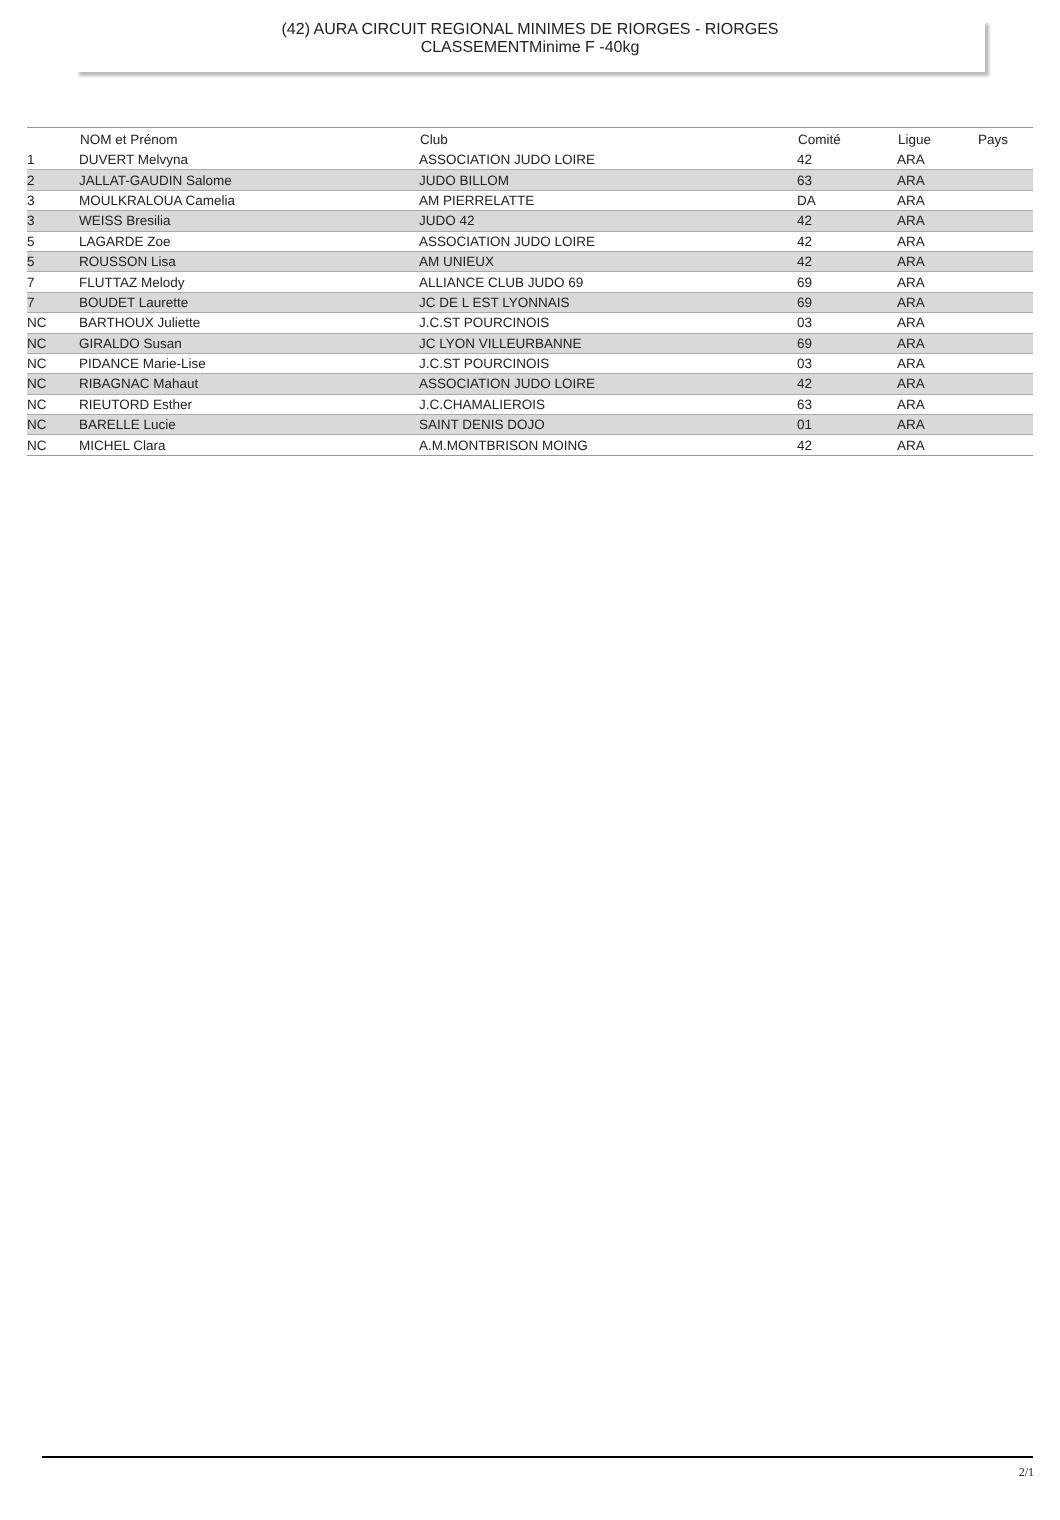(42) AURA CIRCUIT REGIONAL MINIMES DE RIORGES - RIORGES
CLASSEMENTMinime F -40kg
| | NOM et Prénom | Club | Comité | Ligue | Pays |
| --- | --- | --- | --- | --- | --- |
| 1 | DUVERT Melvyna | ASSOCIATION JUDO LOIRE | 42 | ARA | |
| 2 | JALLAT-GAUDIN Salome | JUDO BILLOM | 63 | ARA | |
| 3 | MOULKRALOUA Camelia | AM PIERRELATTE | DA | ARA | |
| 3 | WEISS Bresilia | JUDO 42 | 42 | ARA | |
| 5 | LAGARDE Zoe | ASSOCIATION JUDO LOIRE | 42 | ARA | |
| 5 | ROUSSON Lisa | AM UNIEUX | 42 | ARA | |
| 7 | FLUTTAZ Melody | ALLIANCE CLUB JUDO 69 | 69 | ARA | |
| 7 | BOUDET Laurette | JC DE L EST LYONNAIS | 69 | ARA | |
| NC | BARTHOUX Juliette | J.C.ST POURCINOIS | 03 | ARA | |
| NC | GIRALDO Susan | JC LYON VILLEURBANNE | 69 | ARA | |
| NC | PIDANCE Marie-Lise | J.C.ST POURCINOIS | 03 | ARA | |
| NC | RIBAGNAC Mahaut | ASSOCIATION JUDO LOIRE | 42 | ARA | |
| NC | RIEUTORD Esther | J.C.CHAMALIEROIS | 63 | ARA | |
| NC | BARELLE Lucie | SAINT DENIS DOJO | 01 | ARA | |
| NC | MICHEL Clara | A.M.MONTBRISON MOING | 42 | ARA | |
2/1